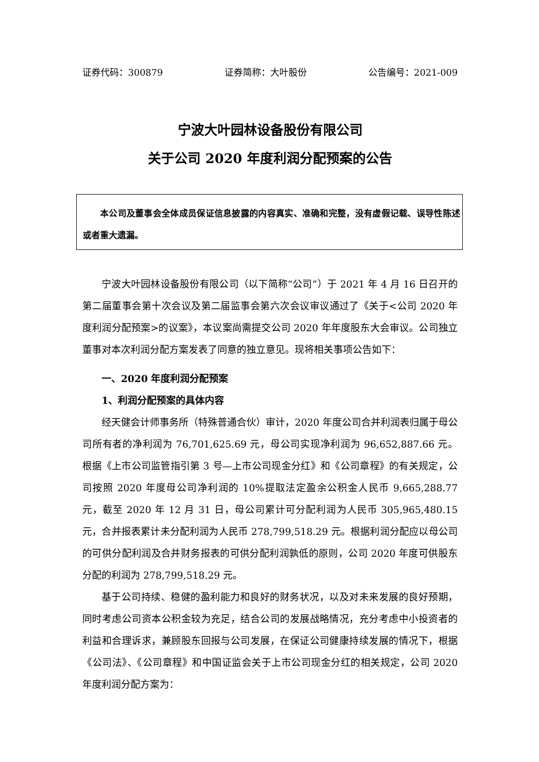证券代码：300879 证券简称：大叶股份 公告编号：2021-009
宁波大叶园林设备股份有限公司
关于公司 2020 年度利润分配预案的公告
本公司及董事会全体成员保证信息披露的内容真实、准确和完整，没有虚假记载、误导性陈述或者重大遗漏。
宁波大叶园林设备股份有限公司（以下简称“公司”）于 2021 年 4 月 16 日召开的第二届董事会第十次会议及第二届监事会第六次会议审议通过了《关于<公司 2020 年度利润分配预案>的议案》，本议案尚需提交公司 2020 年年度股东大会审议。公司独立董事对本次利润分配方案发表了同意的独立意见。现将相关事项公告如下：
一、2020 年度利润分配预案
1、利润分配预案的具体内容
经天健会计师事务所（特殊普通合伙）审计，2020 年度公司合并利润表归属于母公司所有者的净利润为 76,701,625.69 元，母公司实现净利润为 96,652,887.66 元。根据《上市公司监管指引第 3 号—上市公司现金分红》和《公司章程》的有关规定，公司按照 2020 年度母公司净利润的 10%提取法定盈余公积金人民币 9,665,288.77 元，截至 2020 年 12 月 31 日，母公司累计可分配利润为人民币 305,965,480.15 元，合并报表累计未分配利润为人民币 278,799,518.29 元。根据利润分配应以母公司的可供分配利润及合并财务报表的可供分配利润孰低的原则，公司 2020 年度可供股东分配的利润为 278,799,518.29 元。
基于公司持续、稳健的盈利能力和良好的财务状况，以及对未来发展的良好预期，同时考虑公司资本公积金较为充足，结合公司的发展战略情况，充分考虑中小投资者的利益和合理诉求，兼顾股东回报与公司发展，在保证公司健康持续发展的情况下，根据《公司法》、《公司章程》和中国证监会关于上市公司现金分红的相关规定，公司 2020 年度利润分配方案为：